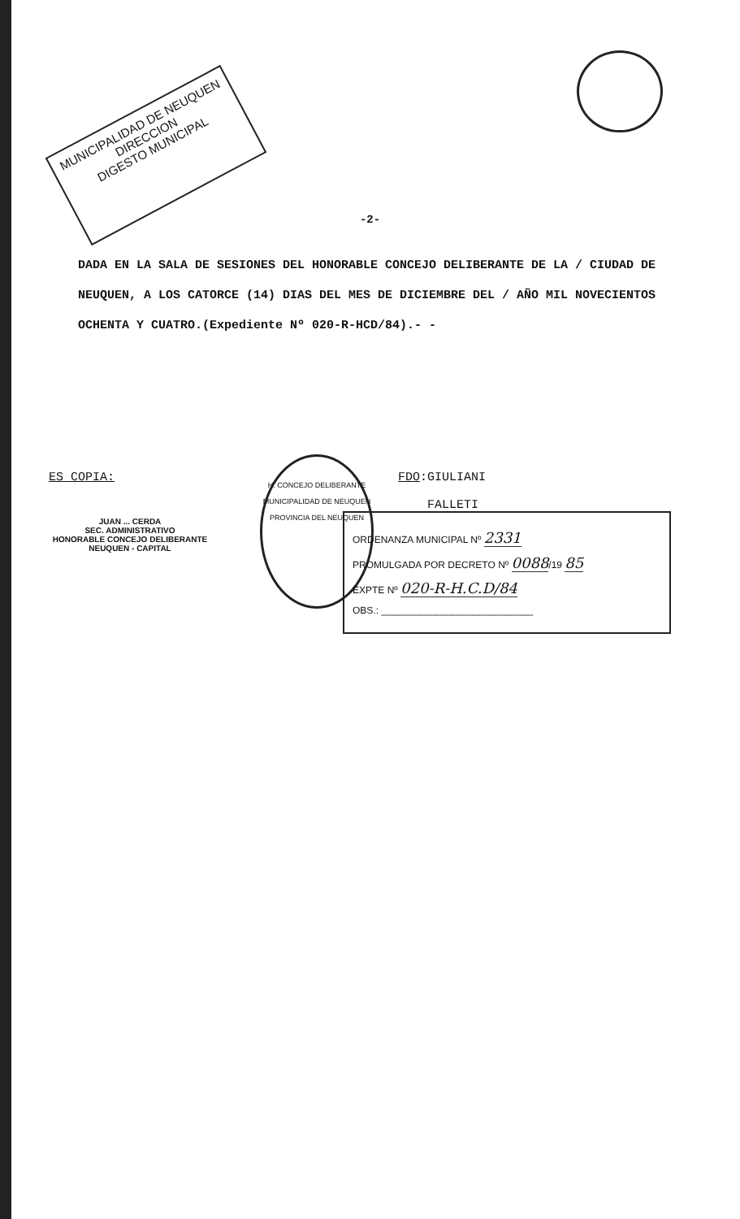MUNICIPALIDAD DE NEUQUEN
DIRECCION
DIGESTO MUNICIPAL
-2-
DADA EN LA SALA DE SESIONES DEL HONORABLE CONCEJO DELIBERANTE DE LA / CIUDAD DE NEUQUEN, A LOS CATORCE (14) DIAS DEL MES DE DICIEMBRE DEL / AÑO MIL NOVECIENTOS OCHENTA Y CUATRO.(Expediente Nº 020-R-HCD/84).- -
ES COPIA:
JUAN ... CERDA
SEC. ADMINISTRATIVO
HONORABLE CONCEJO DELIBERANTE
NEUQUEN - CAPITAL
H. CONCEJO DELIBERANTE
MUNICIPALIDAD DE NEUQUEN
PROVINCIA DEL NEUQUEN
FDO:GIULIANI
FALLETI
ORDENANZA MUNICIPAL Nº 2331
PROMULGADA POR DECRETO Nº 0088/19 85
EXPTE Nº 020-R-H.C.D/84
OBS.: ____________________________